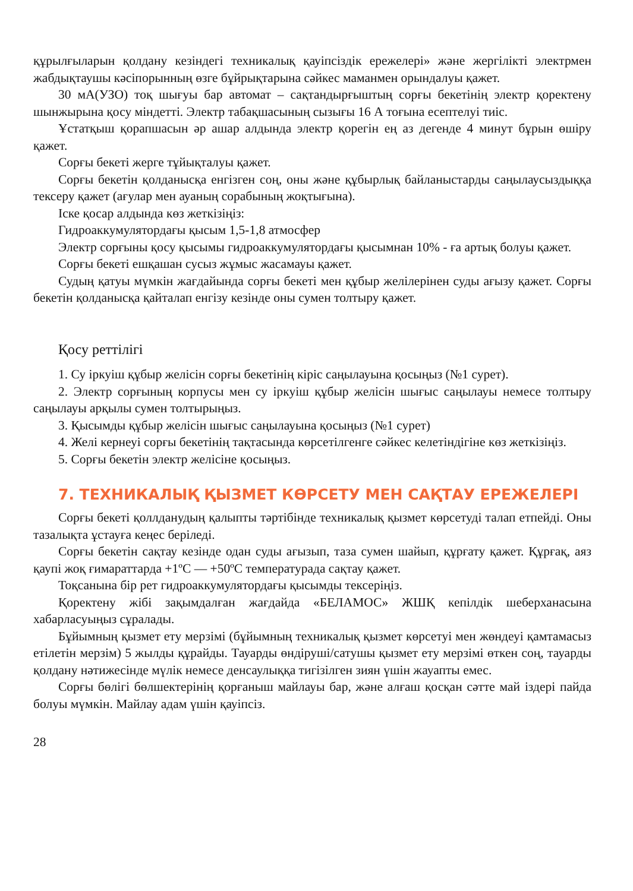құрылғыларын қолдану кезіндегі техникалық қауіпсіздік ережелері» және жергілікті электрмен жабдықтаушы кәсіпорынның өзге бұйрықтарына сәйкес маманмен орындалуы қажет.
30 мА(УЗО) тоқ шығуы бар автомат – сақтандырғыштың сорғы бекетінің электр қоректену шынжырына қосу міндетті. Электр табақшасының сызығы 16 А тоғына есептелуі тиіс.
Ұстатқыш қорапшасын әр ашар алдында электр қорегін ең аз дегенде 4 минут бұрын өшіру қажет.
Сорғы бекеті жерге тұйықталуы қажет.
Сорғы бекетін қолданысқа енгізген соң, оны және құбырлық байланыстарды саңылаусыздыққа тексеру қажет (ағулар мен ауаның сорабының жоқтығына).
Іске қосар алдында көз жеткізіңіз:
Гидроаккумулятордағы қысым 1,5-1,8 атмосфер
Электр сорғыны қосу қысымы гидроаккумулятордағы қысымнан 10% - ға артық болуы қажет.
Сорғы бекеті ешқашан сусыз жұмыс жасамауы қажет.
Судың қатуы мүмкін жағдайында сорғы бекеті мен құбыр желілерінен суды ағызу қажет. Сорғы бекетін қолданысқа қайталап енгізу кезінде оны сумен толтыру қажет.
Қосу реттілігі
1. Су іркуіш құбыр желісін сорғы бекетінің кіріс саңылауына қосыңыз (№1 сурет).
2. Электр сорғының корпусы мен су іркуіш құбыр желісін шығыс саңылауы немесе толтыру саңылауы арқылы сумен толтырыңыз.
3. Қысымды құбыр желісін шығыс саңылауына қосыңыз (№1 сурет)
4. Желі кернеуі сорғы бекетінің тақтасында көрсетілгенге сәйкес келетіндігіне көз жеткізіңіз.
5. Сорғы бекетін электр желісіне қосыңыз.
7. ТЕХНИКАЛЫҚ ҚЫЗМЕТ КӨРСЕТУ МЕН САҚТАУ ЕРЕЖЕЛЕРІ
Сорғы бекеті қоллданудың қалыпты тәртібінде техникалық қызмет көрсетуді талап етпейді. Оны тазалықта ұстауға кеңес беріледі.
Сорғы бекетін сақтау кезінде одан суды ағызып, таза сумен шайып, құрғату қажет. Құрғақ, аяз қаупі жоқ ғимараттарда +1ºС — +50ºС температурада сақтау қажет.
Тоқсанына бір рет гидроаккумулятордағы қысымды тексеріңіз.
Қоректену жібі зақымдалған жағдайда «БЕЛАМОС» ЖШҚ кепілдік шеберханасына хабарласуыңыз сұралады.
Бұйымның қызмет ету мерзімі (бұйымның техникалық қызмет көрсетуі мен жөндеуі қамтамасыз етілетін мерзім) 5 жылды құрайды. Тауарды өндіруші/сатушы қызмет ету мерзімі өткен соң, тауарды қолдану нәтижесінде мүлік немесе денсаулыққа тигізілген зиян үшін жауапты емес.
Сорғы бөлігі бөлшектерінің қорғаныш майлауы бар, және алғаш қосқан сәтте май іздері пайда болуы мүмкін. Майлау адам үшін қауіпсіз.
28